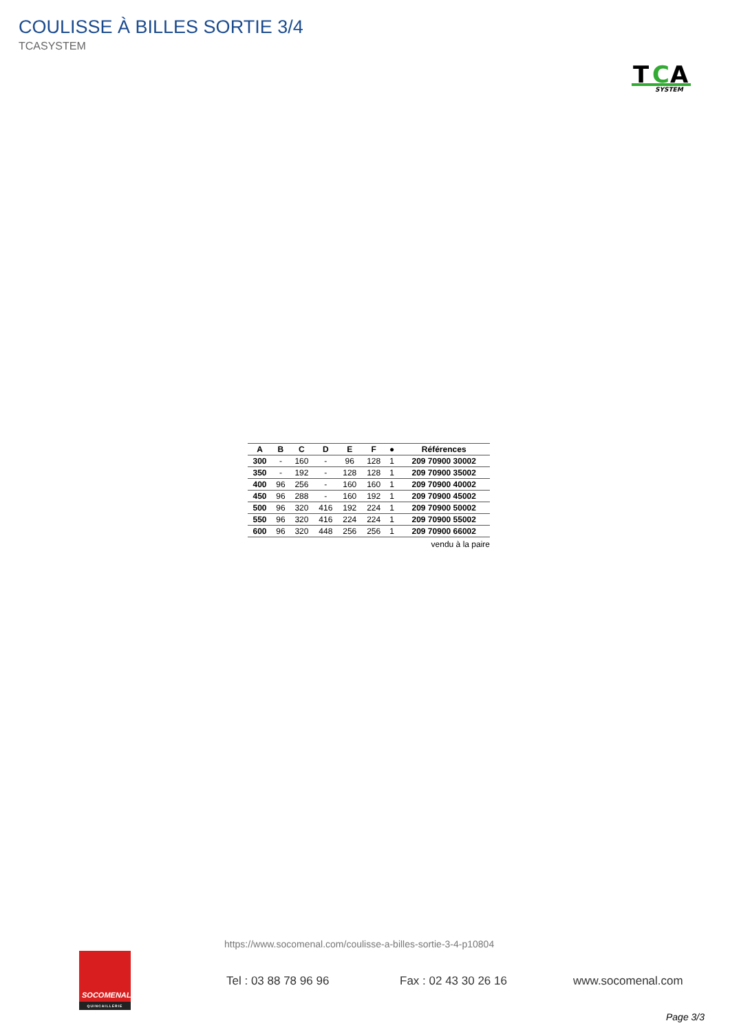COULISSE À BILLES SORTIE 3/4
TCASYSTEM
T
C
A
SYSTEM
| A | B | C | D | E | F | ● | Références |
| --- | --- | --- | --- | --- | --- | --- | --- |
| 300 | - | 160 | - | 96 | 128 | 1 | 209 70900 30002 |
| 350 | - | 192 | - | 128 | 128 | 1 | 209 70900 35002 |
| 400 | 96 | 256 | - | 160 | 160 | 1 | 209 70900 40002 |
| 450 | 96 | 288 | - | 160 | 192 | 1 | 209 70900 45002 |
| 500 | 96 | 320 | 416 | 192 | 224 | 1 | 209 70900 50002 |
| 550 | 96 | 320 | 416 | 224 | 224 | 1 | 209 70900 55002 |
| 600 | 96 | 320 | 448 | 256 | 256 | 1 | 209 70900 66002 |
vendu à la paire
https://www.socomenal.com/coulisse-a-billes-sortie-3-4-p10804
SOCOMENAL
QUINCAILLERIE
Tel : 03 88 78 96 96 Fax : 02 43 30 26 16 www.socomenal.com
Page 3/3